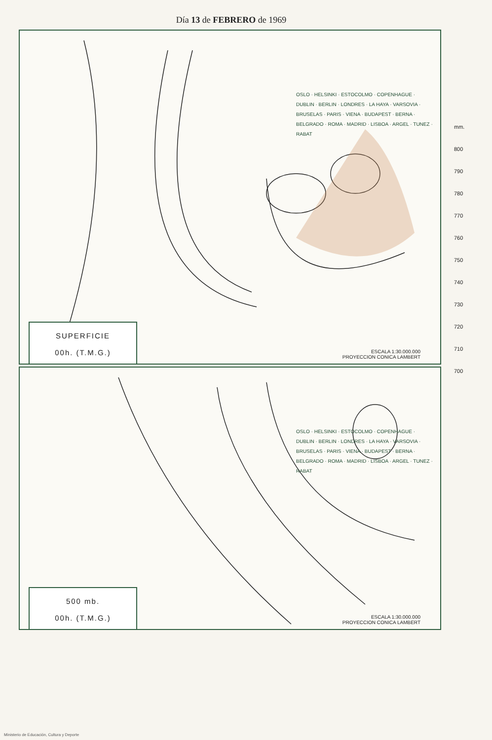Día 13 de FEBRERO de 1969
OSLO · HELSINKI · ESTOCOLMO · COPENHAGUE · DUBLIN · BERLIN · LONDRES · LA HAYA · VARSOVIA · BRUSELAS · PARIS · VIENA · BUDAPEST · BERNA · BELGRADO · ROMA · MADRID · LISBOA · ARGEL · TUNEZ · RABAT
SUPERFICIE
00h. (T.M.G.)
ESCALA 1:30.000.000
PROYECCION CONICA LAMBERT
OSLO · HELSINKI · ESTOCOLMO · COPENHAGUE · DUBLIN · BERLIN · LONDRES · LA HAYA · VARSOVIA · BRUSELAS · PARIS · VIENA · BUDAPEST · BERNA · BELGRADO · ROMA · MADRID · LISBOA · ARGEL · TUNEZ · RABAT
500 mb.
00h. (T.M.G.)
ESCALA 1:30.000.000
PROYECCION CONICA LAMBERT
mm.
800
790
780
770
760
750
740
730
720
710
700
Ministerio de Educación, Cultura y Deporte